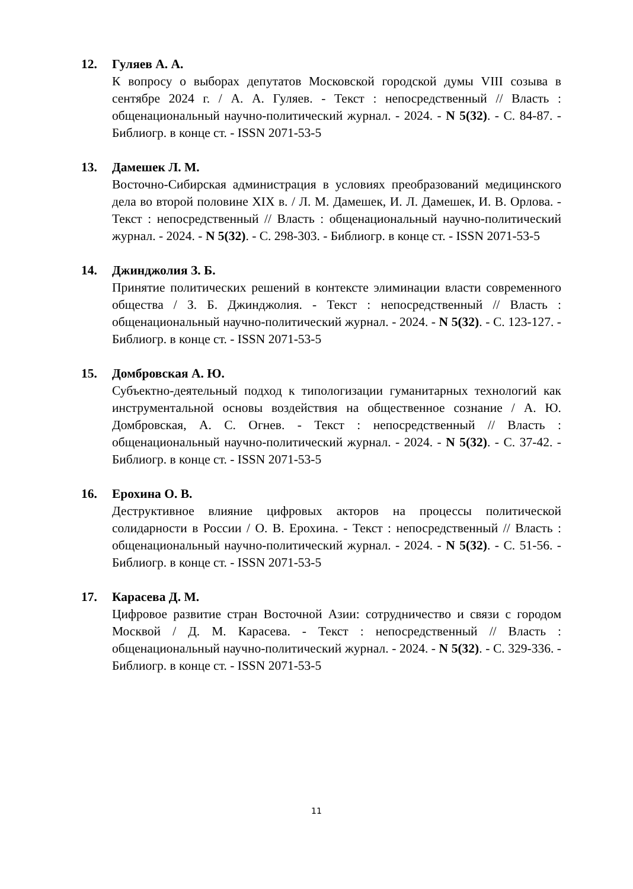12. Гуляев А. А.
К вопросу о выборах депутатов Московской городской думы VIII созыва в сентябре 2024 г. / А. А. Гуляев. - Текст : непосредственный // Власть : общенациональный научно-политический журнал. - 2024. - N 5(32). - С. 84-87. - Библиогр. в конце ст. - ISSN 2071-53-5
13. Дамешек Л. М.
Восточно-Сибирская администрация в условиях преобразований медицинского дела во второй половине XIX в. / Л. М. Дамешек, И. Л. Дамешек, И. В. Орлова. - Текст : непосредственный // Власть : общенациональный научно-политический журнал. - 2024. - N 5(32). - С. 298-303. - Библиогр. в конце ст. - ISSN 2071-53-5
14. Джинджолия З. Б.
Принятие политических решений в контексте элиминации власти современного общества / З. Б. Джинджолия. - Текст : непосредственный // Власть : общенациональный научно-политический журнал. - 2024. - N 5(32). - С. 123-127. - Библиогр. в конце ст. - ISSN 2071-53-5
15. Домбровская А. Ю.
Субъектно-деятельный подход к типологизации гуманитарных технологий как инструментальной основы воздействия на общественное сознание / А. Ю. Домбровская, А. С. Огнев. - Текст : непосредственный // Власть : общенациональный научно-политический журнал. - 2024. - N 5(32). - С. 37-42. - Библиогр. в конце ст. - ISSN 2071-53-5
16. Ерохина О. В.
Деструктивное влияние цифровых акторов на процессы политической солидарности в России / О. В. Ерохина. - Текст : непосредственный // Власть : общенациональный научно-политический журнал. - 2024. - N 5(32). - С. 51-56. - Библиогр. в конце ст. - ISSN 2071-53-5
17. Карасева Д. М.
Цифровое развитие стран Восточной Азии: сотрудничество и связи с городом Москвой / Д. М. Карасева. - Текст : непосредственный // Власть : общенациональный научно-политический журнал. - 2024. - N 5(32). - С. 329-336. - Библиогр. в конце ст. - ISSN 2071-53-5
11